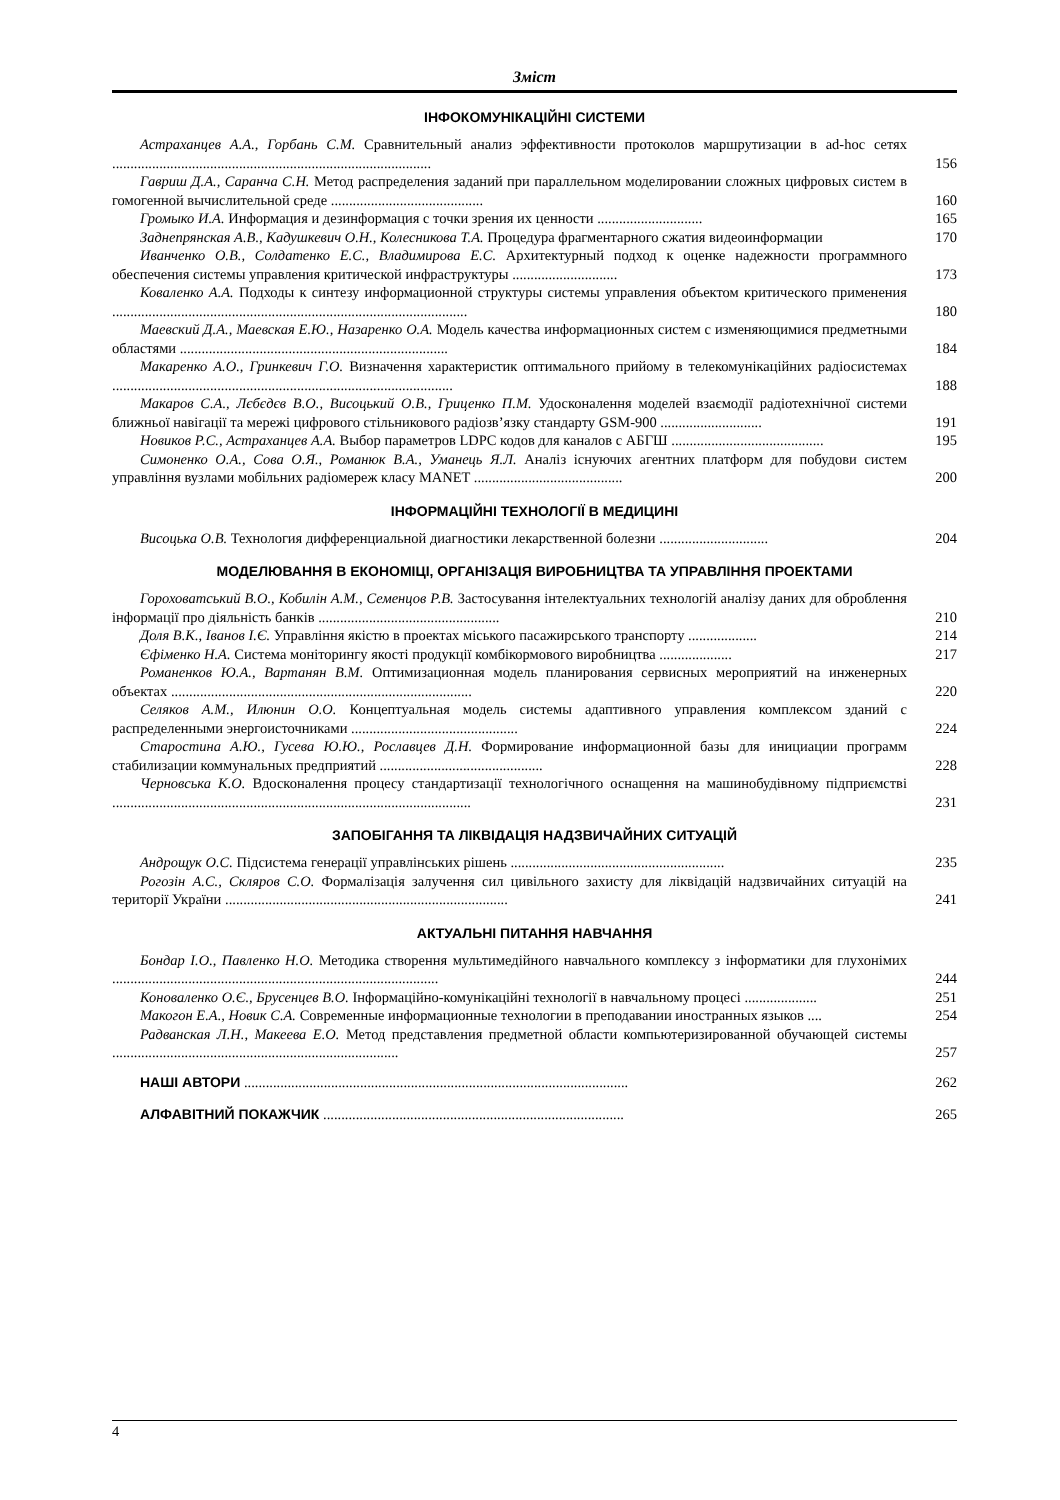Зміст
ІНФОКОМУНІКАЦІЙНІ СИСТЕМИ
Астраханцев А.А., Горбань С.М. Сравнительный анализ эффективности протоколов маршрутизации в ad-hoc сетях ........................................................................................
156
Гавриш Д.А., Саранча С.Н. Метод распределения заданий при параллельном моделировании сложных цифровых систем в гомогенной вычислительной среде ..........................................
160
Громыко И.А. Информация и дезинформация с точки зрения их ценности .............................
165
Заднепрянская А.В., Кадушкевич О.Н., Колесникова Т.А. Процедура фрагментарного сжатия видеоинформации
170
Иванченко О.В., Солдатенко Е.С., Владимирова Е.С. Архитектурный подход к оценке надежности программного обеспечения системы управления критической инфраструктуры .............................
173
Коваленко А.А. Подходы к синтезу информационной структуры системы управления объектом критического применения ..................................................................................................
180
Маевский Д.А., Маевская Е.Ю., Назаренко О.А. Модель качества информационных систем с изменяющимися предметными областями ..........................................................................
184
Макаренко А.О., Гринкевич Г.О. Визначення характеристик оптимального прийому в телекомунікаційних радіосистемах ..............................................................................................
188
Макаров С.А., Лєбєдєв В.О., Висоцький О.В., Гриценко П.М. Удосконалення моделей взаємодії радіотехнічної системи ближньої навігації та мережі цифрового стільникового радіозв’язку стандарту GSM-900 ............................
191
Новиков Р.С., Астраханцев А.А. Выбор параметров LDPC кодов для каналов с АБГШ ..........................................
195
Симоненко О.А., Сова О.Я., Романюк В.А., Уманець Я.Л. Аналіз існуючих агентних платформ для побудови систем управління вузлами мобільних радіомереж класу MANET .........................................
200
ІНФОРМАЦІЙНІ ТЕХНОЛОГІЇ В МЕДИЦИНІ
Висоцька О.В. Технология дифференциальной диагностики лекарственной болезни ..............................
204
МОДЕЛЮВАННЯ В ЕКОНОМІЦІ, ОРГАНІЗАЦІЯ ВИРОБНИЦТВА ТА УПРАВЛІННЯ ПРОЕКТАМИ
Гороховатський В.О., Кобилін А.М., Семенцов Р.В. Застосування інтелектуальних технологій аналізу даних для оброблення інформації про діяльність банків ..................................................
210
Доля В.К., Іванов І.Є. Управління якістю в проектах міського пасажирського транспорту ...................
214
Єфіменко Н.А. Система моніторингу якості продукції комбікормового виробництва ....................
217
Романенков Ю.А., Вартанян В.М. Оптимизационная модель планирования сервисных мероприятий на инженерных объектах ...................................................................................
220
Селяков А.М., Илюнин О.О. Концептуальная модель системы адаптивного управления комплексом зданий с распределенными энергоисточниками ..............................................
224
Старостина А.Ю., Гусева Ю.Ю., Рославцев Д.Н. Формирование информационной базы для инициации программ стабилизации коммунальных предприятий .............................................
228
Черновська К.О. Вдосконалення процесу стандартизації технологічного оснащення на машинобудівному підприємстві ...................................................................................................
231
ЗАПОБІГАННЯ ТА ЛІКВІДАЦІЯ НАДЗВИЧАЙНИХ СИТУАЦІЙ
Андрощук О.С. Підсистема генерації управлінських рішень ...........................................................
235
Рогозін А.С., Скляров С.О. Формалізація залучення сил цивільного захисту для ліквідацій надзвичайних ситуацій на території України ..............................................................................
241
АКТУАЛЬНІ ПИТАННЯ НАВЧАННЯ
Бондар І.О., Павленко Н.О. Методика створення мультимедійного навчального комплексу з інформатики для глухонімих ..........................................................................................
244
Коноваленко О.Є., Брусенцев В.О. Інформаційно-комунікаційні технології в навчальному процесі ....................
251
Макогон Е.А., Новик С.А. Современные информационные технологии в преподавании иностранных языков ....
254
Радванская Л.Н., Макеева Е.О. Метод представления предметной области компьютеризированной обучающей системы ...............................................................................
257
НАШІ АВТОРИ ..........................................................................................................
262
АЛФАВІТНИЙ ПОКАЖЧИК ...................................................................................
265
4